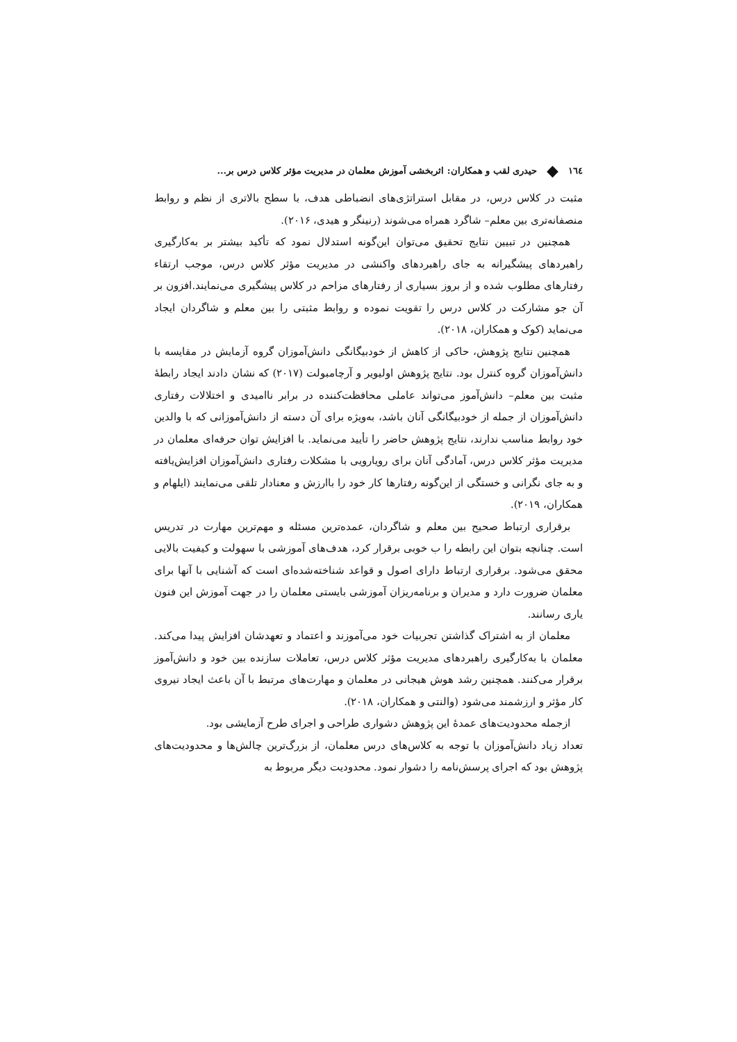١٦٤ ◆ حیدری لقب و همکاران: اثربخشی آموزش معلمان در مدیریت مؤثر کلاس درس بر...
مثبت در کلاس درس، در مقابل استراتژی‌های انضباطی هدف، با سطح بالاتری از نظم و روابط منصفانه‌تری بین معلم– شاگرد همراه می‌شوند (رنینگر و هیدی، ۲۰۱۶).
همچنین در تبیین نتایج تحقیق می‌توان این‌گونه استدلال نمود که تأکید بیشتر بر به‌کارگیری راهبردهای پیشگیرانه به جای راهبردهای واکنشی در مدیریت مؤثر کلاس درس، موجب ارتقاء رفتارهای مطلوب شده و از بروز بسیاری از رفتارهای مزاحم در کلاس پیشگیری می‌نمایند.افزون بر آن جو مشارکت در کلاس درس را تقویت نموده و روابط مثبتی را بین معلم و شاگردان ایجاد می‌نماید (کوک و همکاران، ۲۰۱۸).
همچنین نتایج پژوهش، حاکی از کاهش از خودبیگانگی دانش‌آموزان گروه آزمایش در مقایسه با دانش‌آموزان گروه کنترل بود. نتایج پژوهش اولیویر و آرچامبولت (۲۰۱۷) که نشان دادند ایجاد رابطهٔ مثبت بین معلم– دانش‌آموز می‌تواند عاملی محافظت‌کننده در برابر ناامیدی و اختلالات رفتاری دانش‌آموزان از جمله از خودبیگانگی آنان باشد، به‌ویژه برای آن دسته از دانش‌آموزانی که با والدین خود روابط مناسب ندارند، نتایج پژوهش حاضر را تأیید می‌نماید. با افزایش توان حرفه‌ای معلمان در مدیریت مؤثر کلاس درس، آمادگی آنان برای رویارویی با مشکلات رفتاری دانش‌آموزان افزایش‌یافته و به جای نگرانی و خستگی از این‌گونه رفتارها کار خود را باارزش و معنادار تلقی می‌نمایند (ایلهام و همکاران، ۲۰۱۹).
برقراری ارتباط صحیح بین معلم و شاگردان، عمده‌ترین مسئله و مهم‌ترین مهارت در تدریس است. چنانچه بتوان این رابطه را ب خوبی برقرار کرد، هدف‌های آموزشی با سهولت و کیفیت بالایی محقق می‌شود. برقراری ارتباط دارای اصول و قواعد شناخته‌شده‌ای است که آشنایی با آنها برای معلمان ضرورت دارد و مدیران و برنامه‌ریزان آموزشی بایستی معلمان را در جهت آموزش این فنون یاری رسانند.
معلمان از به اشتراک گذاشتن تجربیات خود می‌آموزند و اعتماد و تعهدشان افزایش پیدا می‌کند. معلمان با به‌کارگیری راهبردهای مدیریت مؤثر کلاس درس، تعاملات سازنده بین خود و دانش‌آموز برقرار می‌کنند. همچنین رشد هوش هیجانی در معلمان و مهارت‌های مرتبط با آن باعث ایجاد نیروی کار مؤثر و ارزشمند می‌شود (والنتی و همکاران، ۲۰۱۸).
ازجمله محدودیت‌های عمدهٔ این پژوهش دشواری طراحی و اجرای طرح آزمایشی بود.
تعداد زیاد دانش‌آموزان با توجه به کلاس‌های درس معلمان، از بزرگ‌ترین چالش‌ها و محدودیت‌های پژوهش بود که اجرای پرسش‌نامه را دشوار نمود. محدودیت دیگر مربوط به